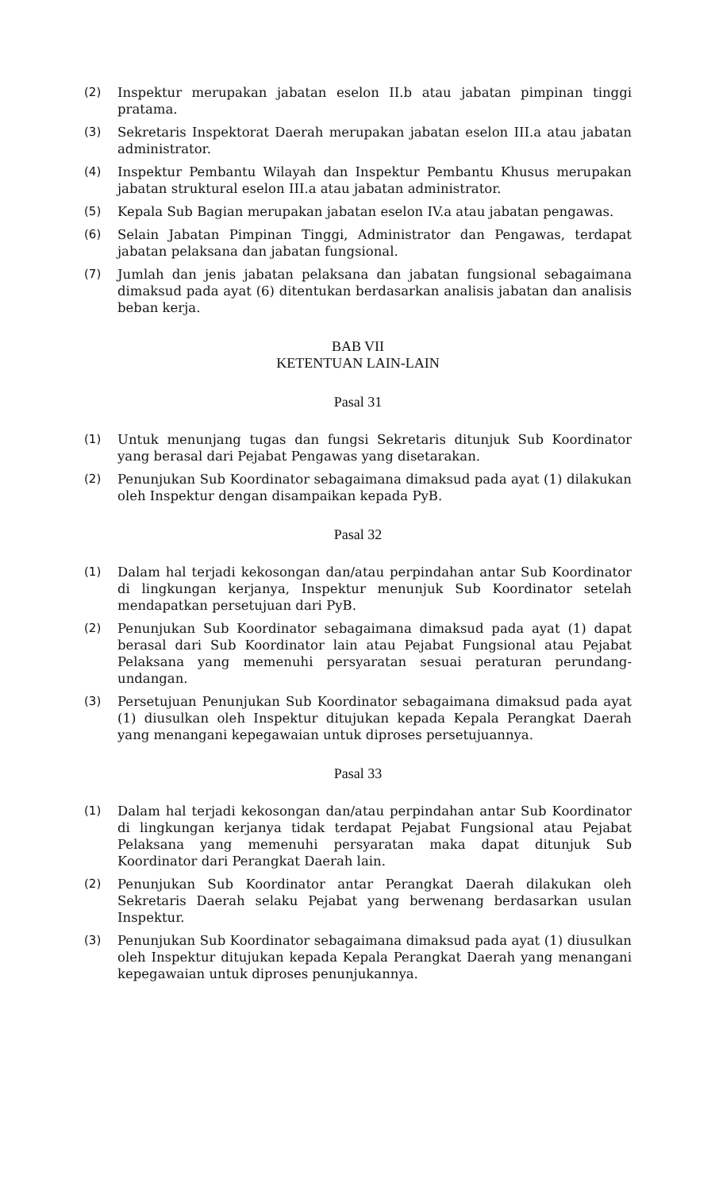(2) Inspektur merupakan jabatan eselon II.b atau jabatan pimpinan tinggi pratama.
(3) Sekretaris Inspektorat Daerah merupakan jabatan eselon III.a atau jabatan administrator.
(4) Inspektur Pembantu Wilayah dan Inspektur Pembantu Khusus merupakan jabatan struktural eselon III.a atau jabatan administrator.
(5) Kepala Sub Bagian merupakan jabatan eselon IV.a atau jabatan pengawas.
(6) Selain Jabatan Pimpinan Tinggi, Administrator dan Pengawas, terdapat jabatan pelaksana dan jabatan fungsional.
(7) Jumlah dan jenis jabatan pelaksana dan jabatan fungsional sebagaimana dimaksud pada ayat (6) ditentukan berdasarkan analisis jabatan dan analisis beban kerja.
BAB VII
KETENTUAN LAIN-LAIN
Pasal 31
(1) Untuk menunjang tugas dan fungsi Sekretaris ditunjuk Sub Koordinator yang berasal dari Pejabat Pengawas yang disetarakan.
(2) Penunjukan Sub Koordinator sebagaimana dimaksud pada ayat (1) dilakukan oleh Inspektur dengan disampaikan kepada PyB.
Pasal 32
(1) Dalam hal terjadi kekosongan dan/atau perpindahan antar Sub Koordinator di lingkungan kerjanya, Inspektur menunjuk Sub Koordinator setelah mendapatkan persetujuan dari PyB.
(2) Penunjukan Sub Koordinator sebagaimana dimaksud pada ayat (1) dapat berasal dari Sub Koordinator lain atau Pejabat Fungsional atau Pejabat Pelaksana yang memenuhi persyaratan sesuai peraturan perundang-undangan.
(3) Persetujuan Penunjukan Sub Koordinator sebagaimana dimaksud pada ayat (1) diusulkan oleh Inspektur ditujukan kepada Kepala Perangkat Daerah yang menangani kepegawaian untuk diproses persetujuannya.
Pasal 33
(1) Dalam hal terjadi kekosongan dan/atau perpindahan antar Sub Koordinator di lingkungan kerjanya tidak terdapat Pejabat Fungsional atau Pejabat Pelaksana yang memenuhi persyaratan maka dapat ditunjuk Sub Koordinator dari Perangkat Daerah lain.
(2) Penunjukan Sub Koordinator antar Perangkat Daerah dilakukan oleh Sekretaris Daerah selaku Pejabat yang berwenang berdasarkan usulan Inspektur.
(3) Penunjukan Sub Koordinator sebagaimana dimaksud pada ayat (1) diusulkan oleh Inspektur ditujukan kepada Kepala Perangkat Daerah yang menangani kepegawaian untuk diproses penunjukannya.